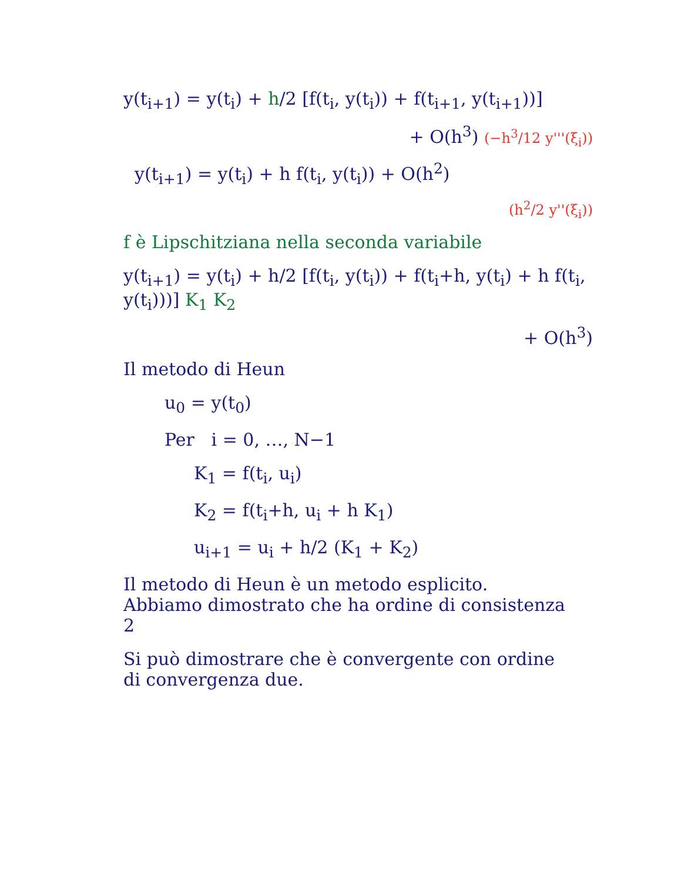y(t<sub>i+1</sub>) = y(t<sub>i</sub>) + h/2 [f(t<sub>i</sub>, y(t<sub>i</sub>)) + f(t<sub>i+1</sub>, y(t<sub>i+1</sub>))]
+ O(h<sup>3</sup>) (−h<sup>3</sup>/12 y'''(ξ<sub>i</sub>))
y(t<sub>i+1</sub>) = y(t<sub>i</sub>) + h f(t<sub>i</sub>, y(t<sub>i</sub>)) + O(h<sup>2</sup>)
(h<sup>2</sup>/2 y''(ξ<sub>i</sub>))
f è Lipschitziana nella seconda variabile
y(t<sub>i+1</sub>) = y(t<sub>i</sub>) + h/2 [f(t<sub>i</sub>, y(t<sub>i</sub>)) + f(t<sub>i</sub>+h, y(t<sub>i</sub>) + h f(t<sub>i</sub>, y(t<sub>i</sub>)))] K<sub>1</sub> K<sub>2</sub>
+ O(h<sup>3</sup>)
Il metodo di Heun
u<sub>0</sub> = y(t<sub>0</sub>)
Per i = 0, …, N−1
K<sub>1</sub> = f(t<sub>i</sub>, u<sub>i</sub>)
K<sub>2</sub> = f(t<sub>i</sub>+h, u<sub>i</sub> + h K<sub>1</sub>)
u<sub>i+1</sub> = u<sub>i</sub> + h/2 (K<sub>1</sub> + K<sub>2</sub>)
Il metodo di Heun è un metodo esplicito.
Abbiamo dimostrato che ha ordine di consistenza
2
Si può dimostrare che è convergente con ordine
di convergenza due.